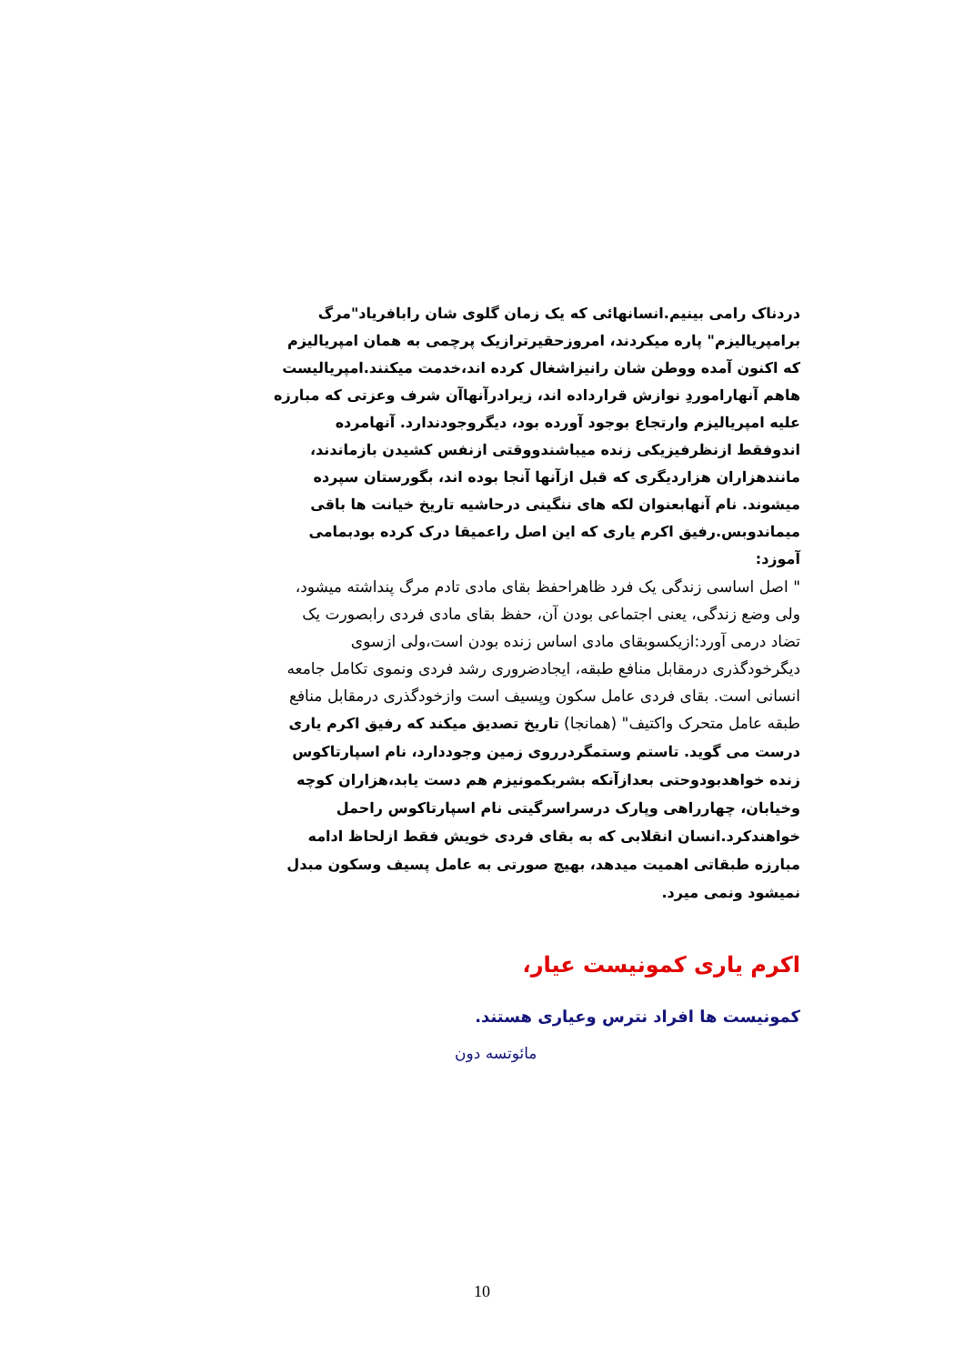دردناک رامی بینیم.انسانهائی که یک زمان گلوی شان رابافریاد"مرگ برامپریالیزم" پاره میکردند، امروزحقیرترازیک پرچمی به همان امپریالیزم که اکنون آمده ووطن شان رانیزاشغال کرده اند،خدمت میکنند.امپریالیست هاهم آنهاراموردِ نوازش قرارداده اند، زیرادرآنهاآن شرف وعزتی که مبارزه علیه امپریالیزم وارتجاع بوجود آورده بود، دیگروجودندارد. آنهامرده اندوفقط ازنظرفیزیکی زنده میباشندووقتی ازنفس کشیدن بازماندند، مانندهزاران هزاردیگری که قبل ازآنها آنجا بوده اند، بگورستان سپرده میشوند. نام آنهابعنوان لکه های ننگینی درحاشیه تاریخ خیانت ها باقی میماندوبس.رفیق اکرم یاری که این اصل راعمیقا درک کرده بودبمامی آموزد:
" اصل اساسی زندگی یک فرد ظاهراحفظ بقای مادی تادم مرگ پنداشته میشود، ولی وضع زندگی، یعنی اجتماعی بودن آن، حفظ بقای مادی فردی رابصورت یک تضاد درمی آورد:ازیکسوبقای مادی اساس زنده بودن است،ولی ازسوی دیگرخودگذری درمقابل منافع طبقه، ایجادضروری رشد فردی ونموی تکامل جامعه انسانی است. بقای فردی عامل سکون وپسیف است وازخودگذری درمقابل منافع طبقه عامل متحرک واکتیف" (همانجا) تاریخ تصدیق میکند که رفیق اکرم یاری درست می گوید. تاستم وستمگردرروی زمین وجوددارد، نام اسپارتاکوس زنده خواهدبودوحتی بعدازآنکه بشربکمونیزم هم دست یابد،هزاران کوچه وخیابان، چهارراهی وپارک درسراسرگیتی نام اسپارتاکوس راحمل خواهندکرد.انسان انقلابی که به بقای فردی خویش فقط ازلحاظ ادامه مبارزه طبقاتی اهمیت میدهد، بهیچ صورتی به عامل پسیف وسکون مبدل نمیشود ونمی میرد.
اکرم یاری کمونیست عیار،
کمونیست ها افراد نترس وعیاری هستند.
مائوتسه دون
10